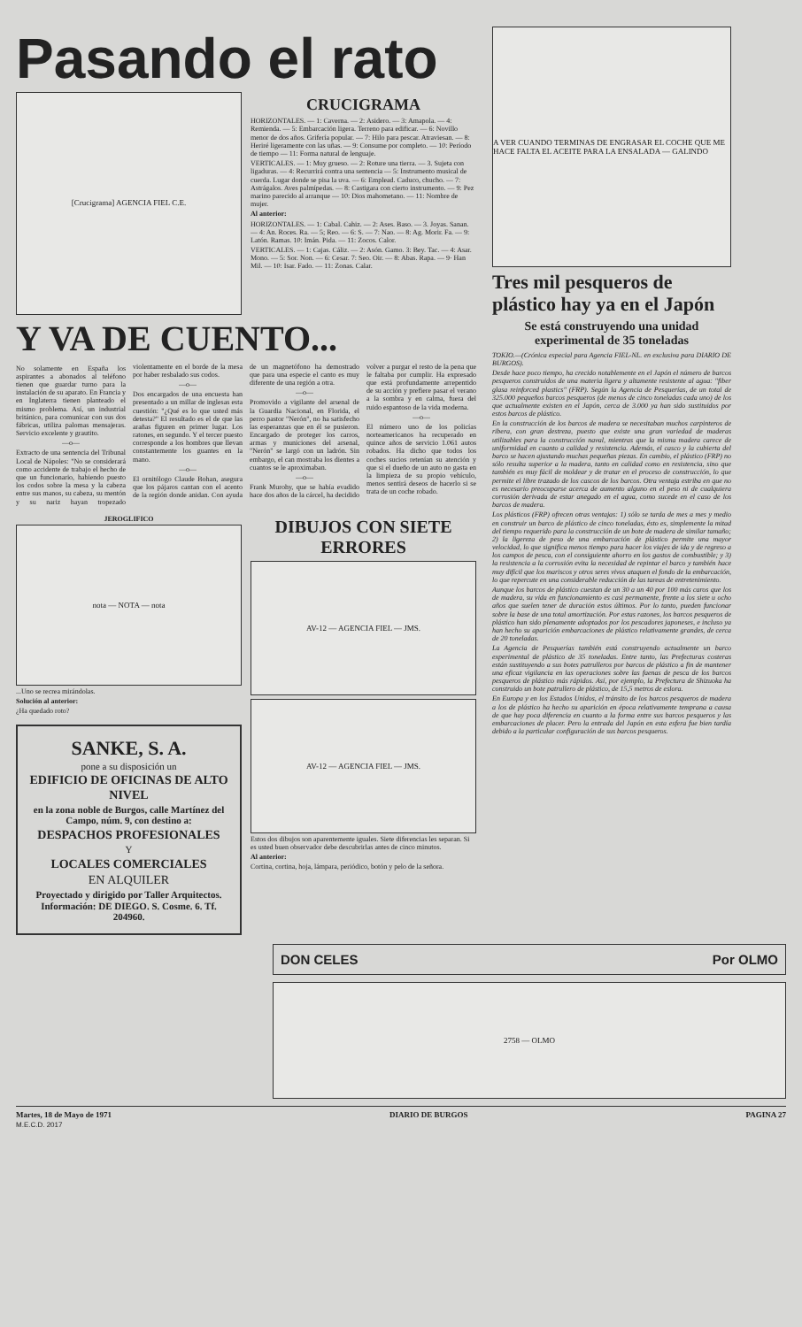Pasando el rato
[Crucigrama] AGENCIA FIEL C.E.
CRUCIGRAMA
HORIZONTALES. — 1: Caverna. — 2: Asidero. — 3: Amapola. — 4: Remienda. — 5: Embarcación ligera. Terreno para edificar. — 6: Novillo menor de dos años. Grifería popular. — 7: Hilo para pescar. Atraviesan. — 8: Heriré ligeramente con las uñas. — 9: Consume por completo. — 10: Período de tiempo — 11: Forma natural de lenguaje.
VERTICALES. — 1: Muy grueso. — 2: Roture una tierra. — 3. Sujeta con ligaduras. — 4: Recurrirá contra una sentencia — 5: Instrumento musical de cuerda. Lugar donde se pisa la uva. — 6: Emplead. Caduco, chucho. — 7: Astrágalos. Aves palmípedas. — 8: Castigara con cierto instrumento. — 9: Pez marino parecido al arranque — 10: Dios mahometano. — 11: Nombre de mujer.
Al anterior:
HORIZONTALES. — 1: Cabal. Cahiz. — 2: Ases. Baso. — 3. Joyas. Sanan. — 4: An. Roces. Ra. — 5; Reo. — 6: S. — 7: Nao. — 8: Ag. Morir. Fa. — 9: Latón. Ramas. 10: Imán. Pida. — 11: Zocos. Calor.
VERTICALES. — 1: Cajas. Cáliz. — 2: Asón. Gamo. 3: Bey. Tac. — 4: Asar. Mono. — 5: Sor. Non. — 6: Cesar. 7: Seo. Oir. — 8: Abas. Rapa. — 9· Han Mil. — 10: Isar. Fado. — 11: Zonas. Calar.
Y VA DE CUENTO...
No solamente en España los aspirantes a abonados al teléfono tienen que guardar turno para la instalación de su aparato. En Francia y en Inglaterra tienen planteado el mismo problema. Así, un industrial británico, para comunicar con sus dos fábricas, utiliza palomas mensajeras. Servicio excelente y grautito.
—o—
Extracto de una sentencia del Tribunal Local de Nápoles: "No se considerará como accidente de trabajo el hecho de que un funcionario, habiendo puesto los codos sobre la mesa y la cabeza entre sus manos, su cabeza, su mentón y su nariz hayan tropezado violentamente en el borde de la mesa por haber resbalado sus codos.
—o—
Dos encargados de una encuesta han presentado a un millar de inglesas esta cuestión: "¿Qué es lo que usted más detesta?" El resultado es el de que las arañas figuren en primer lugar. Los ratones, en segundo. Y el tercer puesto corresponde a los hombres que llevan constantemente los guantes en la mano.
—o—
El ornitólogo Claude Bohan, asegura que los pájaros cantan con el acento de la región donde anidan. Con ayuda de un magnetófono ha demostrado que para una especie el canto es muy diferente de una región a otra.
—o—
Promovido a vigilante del arsenal de la Guardia Nacional, en Florida, el perro pastor "Nerón", no ha satisfecho las esperanzas que en él se pusieron. Encargado de proteger los carros, armas y municiones del arsenal, "Nerón" se largó con un ladrón. Sin embargo, el can mostraba los dientes a cuantos se le aproximaban.
—o—
Frank Murohy, que se había evadido hace dos años de la cárcel, ha decidido volver a purgar el resto de la pena que le faltaba por cumplir. Ha expresado que está profundamente arrepentido de su acción y prefiere pasar el verano a la sombra y en calma, fuera del ruido espantoso de la vida moderna.
—o—
El número uno de los policías norteamericanos ha recuperado en quince años de servicio 1.061 autos robados. Ha dicho que todos los coches sucios retenían su atención y que si el dueño de un auto no gasta en la limpieza de su propio vehículo, menos sentirá deseos de hacerlo si se trata de un coche robado.
JEROGLIFICO
nota — NOTA — nota
...Uno se recrea mirándolas.
Solución al anterior:
¿Ha quedado roto?
SANKE, S. A.
pone a su disposición un
EDIFICIO DE OFICINAS DE ALTO NIVEL
en la zona noble de Burgos, calle Martínez del Campo, núm. 9, con destino a:
DESPACHOS PROFESIONALES
Y
LOCALES COMERCIALES
EN ALQUILER
Proyectado y dirigido por Taller Arquitectos.
Información: DE DIEGO. S. Cosme. 6. Tf. 204960.
DIBUJOS CON SIETE ERRORES
AV-12 — AGENCIA FIEL — JMS.
AV-12 — AGENCIA FIEL — JMS.
Estos dos dibujos son aparentemente iguales. Siete diferencias les separan. Si es usted buen observador debe descubrirlas antes de cinco minutos.
Al anterior:
Cortina, cortina, hoja, lámpara, periódico, botón y pelo de la señora.
A VER CUANDO TERMINAS DE ENGRASAR EL COCHE QUE ME HACE FALTA EL ACEITE PARA LA ENSALADA — GALINDO
Tres mil pesqueros de plástico hay ya en el Japón
Se está construyendo una unidad experimental de 35 toneladas
TOKIO.—(Crónica especial para Agencia FIEL-NL. en exclusiva para DIARIO DE BURGOS).
Desde hace poco tiempo, ha crecido notablemente en el Japón el número de barcos pesqueros construidos de una materia ligera y altamente resistente al agua: "fiber glasa reinforced plastics" (FRP). Según la Agencia de Pesquerías, de un total de 325.000 pequeños barcos pesqueros (de menos de cinco toneladas cada uno) de los que actualmente existen en el Japón, cerca de 3.000 ya han sido sustituidos por estos barcos de plástico.
En la construcción de los barcos de madera se necesitaban muchos carpinteros de ribera, con gran destreza, puesto que existe una gran variedad de maderas utilizables para la construcción naval, mientras que la misma madera carece de uniformidad en cuanto a calidad y resistencia. Además, el casco y la cubierta del barco se hacen ajustando muchas pequeñas piezas. En cambio, el plástico (FRP) no sólo resulta superior a la madera, tanto en calidad como en resistencia, sino que también es muy fácil de moldear y de tratar en el proceso de construcción, lo que permite el libre trazado de los cascos de los barcos. Otra ventaja estriba en que no es necesario preocuparse acerca de aumento alguno en el peso ni de cualquiera corrosión derivada de estar anegado en el agua, como sucede en el caso de los barcos de madera.
Los plásticos (FRP) ofrecen otras ventajas: 1) sólo se tarda de mes a mes y medio en construir un barco de plástico de cinco toneladas, ésto es, simplemente la mitad del tiempo requerido para la construcción de un bote de madera de similar tamaño; 2) la ligereza de peso de una embarcación de plástico permite una mayor velocidad, lo que significa menos tiempo para hacer los viajes de ida y de regreso a los campos de pesca, con el consiguiente ahorro en los gastos de combustible; y 3) la resistencia a la corrosión evita la necesidad de repintar el barco y también hace muy difícil que los mariscos y otros seres vivos ataquen el fondo de la embarcación, lo que repercute en una considerable reducción de las tareas de entretenimiento.
Aunque los barcos de plástico cuestan de un 30 a un 40 por 100 más caros que los de madera, su vida en funcionamiento es casi permanente, frente a los siete u ocho años que suelen tener de duración estos últimos. Por lo tanto, pueden funcionar sobre la base de una total amortización. Por estas razones, los barcos pesqueros de plástico han sido plenamente adoptados por los pescadores japoneses, e incluso ya han hecho su aparición embarcaciones de plástico relativamente grandes, de cerca de 20 toneladas.
La Agencia de Pesquerías también está construyendo actualmente un barco experimental de plástico de 35 toneladas. Entre tanto, las Prefecturas costeras están sustituyendo a sus botes patrulleros por barcos de plástico a fin de mantener una eficaz vigilancia en las operaciones sobre las faenas de pesca de los barcos pesqueros de plástico más rápidos. Así, por ejemplo, la Prefectura de Shizuoka ha construido un bote patrullero de plástico, de 15,5 metros de eslora.
En Europa y en los Estados Unidos, el tránsito de los barcos pesqueros de madera a los de plástico ha hecho su aparición en época relativamente temprana a causa de que hay poca diferencia en cuanto a la forma entre sus barcos pesqueros y las embarcaciones de placer. Pero la entrada del Japón en esta esfera fue bien tardía debido a la particular configuración de sus barcos pesqueros.
DON CELES Por OLMO
2758 — OLMO
Martes, 18 de Mayo de 1971 DIARIO DE BURGOS PAGINA 27
M.E.C.D. 2017